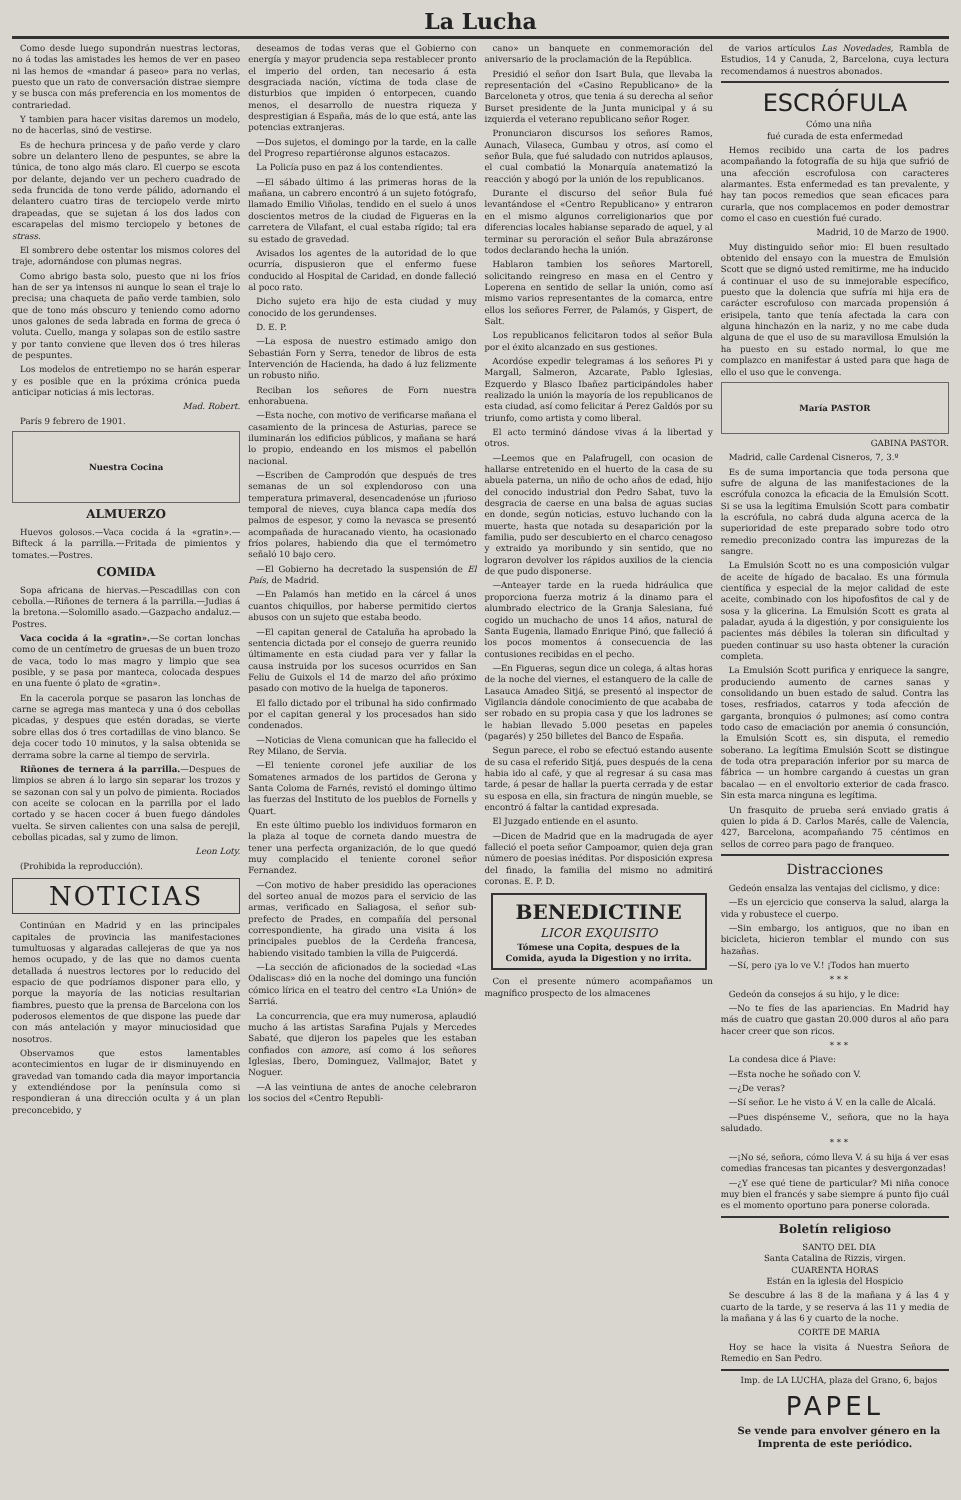La Lucha
Como desde luego supondrán nuestras lectoras, no á todas las amistades les hemos de ver en paseo ni las hemos de «mandar á paseo» para no verlas, puesto que un rato de conversación distrae siempre y se busca con más preferencia en los momentos de contrariedad.
Y tambien para hacer visitas daremos un modelo, no de hacerlas, sinó de vestirse.
Es de hechura princesa y de paño verde y claro sobre un delantero lleno de pespuntes, se abre la túnica, de tono algo más claro. El cuerpo se escota por delante, dejando ver un pechero cuadrado de seda fruncida de tono verde pálido, adornando el delantero cuatro tiras de terciopelo verde mirto drapeadas, que se sujetan á los dos lados con escarapelas del mismo terciopelo y betones de strass.
El sombrero debe ostentar los mismos colores del traje, adornándose con plumas negras.
Como abrigo basta solo, puesto que ni los fríos han de ser ya intensos ni aunque lo sean el traje lo precisa; una chaqueta de paño verde tambien, solo que de tono más obscuro y teniendo como adorno unos galones de seda labrada en forma de greca ó voluta. Cuello, manga y solapas son de estilo sastre y por tanto conviene que lleven dos ó tres hileras de pespuntes.
Los modelos de entretiempo no se harán esperar y es posible que en la próxima crónica pueda anticipar noticias á mis lectoras.
Mad. Robert.
París 9 febrero de 1901.
Nuestra Cocina
ALMUERZO
Huevos golosos.—Vaca cocida á la «gratin».—Bifteck á la parrilla.—Fritada de pimientos y tomates.—Postres.
COMIDA
Sopa africana de hiervas.—Pescadillas con con cebolla.—Riñones de ternera á la parrilla.—Judias á la bretona.—Solomillo asado.—Gazpacho andaluz.—Postres.
Vaca cocida á la «gratin».—Se cortan lonchas como de un centímetro de gruesas de un buen trozo de vaca, todo lo mas magro y limpio que sea posible, y se pasa por manteca, colocada despues en una fuente ó plato de «gratin».
En la cacerola porque se pasaron las lonchas de carne se agrega mas manteca y una ó dos cebollas picadas, y despues que estén doradas, se vierte sobre ellas dos ó tres cortadillas de vino blanco. Se deja cocer todo 10 minutos, y la salsa obtenida se derrama sobre la carne al tiempo de servirla.
Riñones de ternera á la parrilla.—Despues de limpios se abren á lo largo sin separar los trozos y se sazonan con sal y un polvo de pimienta. Rociados con aceite se colocan en la parrilla por el lado cortado y se hacen cocer á buen fuego dándoles vuelta. Se sirven calientes con una salsa de perejil, cebollas picadas, sal y zumo de limon.
Leon Loty.
(Prohibida la reproducción).
NOTICIAS
Continúan en Madrid y en las principales capitales de provincia las manifestaciones tumultuosas y algaradas callejeras de que ya nos hemos ocupado, y de las que no damos cuenta detallada á nuestros lectores por lo reducido del espacio de que podríamos disponer para ello, y porque la mayoría de las noticias resultarian fiambres, puesto que la prensa de Barcelona con los poderosos elementos de que dispone las puede dar con más antelación y mayor minuciosidad que nosotros.
Observamos que estos lamentables acontecimientos en lugar de ir disminuyendo en gravedad van tomando cada dia mayor importancia y extendiéndose por la península como si respondieran á una dirección oculta y á un plan preconcebido, y
deseamos de todas veras que el Gobierno con energía y mayor prudencia sepa restablecer pronto el imperio del orden, tan necesario á esta desgraciada nación, víctima de toda clase de disturbios que impiden ó entorpecen, cuando menos, el desarrollo de nuestra riqueza y desprestigian á España, más de lo que está, ante las potencias extranjeras.
—Dos sujetos, el domingo por la tarde, en la calle del Progreso repartiéronse algunos estacazos.
La Policía puso en paz á los contendientes.
—El sábado último á las primeras horas de la mañana, un cabrero encontró á un sujeto fotógrafo, llamado Emilio Viñolas, tendido en el suelo á unos doscientos metros de la ciudad de Figueras en la carretera de Vilafant, el cual estaba rígido; tal era su estado de gravedad.
Avisados los agentes de la autoridad de lo que ocurría, dispusieron que el enfermo fuese conducido al Hospital de Caridad, en donde falleció al poco rato.
Dicho sujeto era hijo de esta ciudad y muy conocido de los gerundenses.
D. E. P.
—La esposa de nuestro estimado amigo don Sebastián Forn y Serra, tenedor de libros de esta Intervención de Hacienda, ha dado á luz felizmente un robusto niño.
Reciban los señores de Forn nuestra enhorabuena.
—Esta noche, con motivo de verificarse mañana el casamiento de la princesa de Asturias, parece se iluminarán los edificios públicos, y mañana se hará lo propio, endeando en los mismos el pabellón nacional.
—Escriben de Camprodón que después de tres semanas de un sol explendoroso con una temperatura primaveral, desencadenóse un ¡furioso temporal de nieves, cuya blanca capa medía dos palmos de espesor, y como la nevasca se presentó acompañada de huracanado viento, ha ocasionado fríos polares, habiendo dia que el termómetro señaló 10 bajo cero.
—El Gobierno ha decretado la suspensión de El País, de Madrid.
—En Palamós han metido en la cárcel á unos cuantos chiquillos, por haberse permitido ciertos abusos con un sujeto que estaba beodo.
—El capitan general de Cataluña ha aprobado la sentencia dictada por el consejo de guerra reunido últimamente en esta ciudad para ver y fallar la causa instruida por los sucesos ocurridos en San Feliu de Guixols el 14 de marzo del año próximo pasado con motivo de la huelga de taponeros.
El fallo dictado por el tribunal ha sido confirmado por el capitan general y los procesados han sido condenados.
—Noticias de Viena comunican que ha fallecido el Rey Milano, de Servia.
—El teniente coronel jefe auxiliar de los Somatenes armados de los partidos de Gerona y Santa Coloma de Farnés, revistó el domingo último las fuerzas del Instituto de los pueblos de Fornells y Quart.
En este último pueblo los individuos formaron en la plaza al toque de corneta dando muestra de tener una perfecta organización, de lo que quedó muy complacido el teniente coronel señor Fernandez.
—Con motivo de haber presidido las operaciones del sorteo anual de mozos para el servicio de las armas, verificado en Saliagosa, el señor sub-prefecto de Prades, en compañía del personal correspondiente, ha girado una visita á los principales pueblos de la Cerdeña francesa, habiendo visitado tambien la villa de Puigcerdá.
—La sección de aficionados de la sociedad «Las Odaliscas» dió en la noche del domingo una función cómico lírica en el teatro del centro «La Unión» de Sarriá.
La concurrencia, que era muy numerosa, aplaudió mucho á las artistas Sarafina Pujals y Mercedes Sabaté, que dijeron los papeles que les estaban confiados con amore, así como á los señores Iglesias, Ibero, Dominguez, Vallmajor, Batet y Noguer.
—A las veintiuna de antes de anoche celebraron los socios del «Centro Republi-
cano» un banquete en conmemoración del aniversario de la proclamación de la República.
Presidió el señor don Isart Bula, que llevaba la representación del «Casino Republicano» de la Barceloneta y otros, que tenia á su derecha al señor Burset presidente de la Junta municipal y á su izquierda el veterano republicano señor Roger.
Pronunciaron discursos los señores Ramos, Aunach, Vilaseca, Gumbau y otros, así como el señor Bula, que fué saludado con nutridos aplausos, el cual combatió la Monarquía anatematizó la reacción y abogó por la unión de los republicanos.
Durante el discurso del señor Bula fué levantándose el «Centro Republicano» y entraron en el mismo algunos correligionarios que por diferencias locales habianse separado de aquel, y al terminar su peroración el señor Bula abrazáronse todos declarando hecha la unión.
Hablaron tambien los señores Martorell, solicitando reingreso en masa en el Centro y Loperena en sentido de sellar la unión, como así mismo varios representantes de la comarca, entre ellos los señores Ferrer, de Palamós, y Gispert, de Salt.
Los republicanos felicitaron todos al señor Bula por el éxito alcanzado en sus gestiones.
Acordóse expedir telegramas á los señores Pi y Margall, Salmeron, Azcarate, Pablo Iglesias, Ezquerdo y Blasco Ibañez participándoles haber realizado la unión la mayoría de los republicanos de esta ciudad, así como felicitar á Perez Galdós por su triunfo, como artista y como liberal.
El acto terminó dándose vivas á la libertad y otros.
—Leemos que en Palafrugell, con ocasion de hallarse entretenido en el huerto de la casa de su abuela paterna, un niño de ocho años de edad, hijo del conocido industrial don Pedro Sabat, tuvo la desgracia de caerse en una balsa de aguas sucias en donde, según noticias, estuvo luchando con la muerte, hasta que notada su desaparición por la familia, pudo ser descubierto en el charco cenagoso y extraido ya moribundo y sin sentido, que no lograron devolver los rápidos auxilios de la ciencia de que pudo disponerse.
—Anteayer tarde en la rueda hidráulica que proporciona fuerza motriz á la dinamo para el alumbrado electrico de la Granja Salesiana, fué cogido un muchacho de unos 14 años, natural de Santa Eugenia, llamado Enrique Pinó, que falleció á los pocos momentos á consecuencia de las contusiones recibidas en el pecho.
—En Figueras, segun dice un colega, á altas horas de la noche del viernes, el estanquero de la calle de Lasauca Amadeo Sitjá, se presentó al inspector de Vigilancia dándole conocimiento de que acababa de ser robado en su propia casa y que los ladrones se le habian llevado 5.000 pesetas en papeles (pagarés) y 250 billetes del Banco de España.
Segun parece, el robo se efectuó estando ausente de su casa el referido Sitjá, pues después de la cena habia ido al café, y que al regresar á su casa mas tarde, á pesar de hallar la puerta cerrada y de estar su esposa en ella, sin fractura de ningún mueble, se encontró á faltar la cantidad expresada.
El Juzgado entiende en el asunto.
—Dicen de Madrid que en la madrugada de ayer falleció el poeta señor Campoamor, quien deja gran número de poesias inéditas. Por disposición expresa del finado, la familia del mismo no admitirá coronas. E. P. D.
BENEDICTINE
LICOR EXQUISITO
Tómese una Copita, despues de la Comida, ayuda la Digestion y no irrita.
Con el presente número acompañamos un magnífico prospecto de los almacenes
de varios artículos Las Novedades, Rambla de Estudios, 14 y Canuda, 2, Barcelona, cuya lectura recomendamos á nuestros abonados.
ESCRÓFULA
Cómo una niña
fué curada de esta enfermedad
Hemos recibido una carta de los padres acompañando la fotografía de su hija que sufrió de una afección escrofulosa con caracteres alarmantes. Esta enfermedad es tan prevalente, y hay tan pocos remedios que sean eficaces para curarla, que nos complacemos en poder demostrar como el caso en cuestión fué curado.
Madrid, 10 de Marzo de 1900.
Muy distinguido señor mio: El buen resultado obtenido del ensayo con la muestra de Emulsión Scott que se dignó usted remitirme, me ha inducido á continuar el uso de su inmejorable específico, puesto que la dolencia que sufría mi hija era de carácter escrofuloso con marcada propensión á erisipela, tanto que tenía afectada la cara con alguna hinchazón en la nariz, y no me cabe duda alguna de que el uso de su maravillosa Emulsión la ha puesto en su estado normal, lo que me complazco en manifestar á usted para que haga de ello el uso que le convenga.
María PASTOR
GABINA PASTOR.
Madrid, calle Cardenal Cisneros, 7, 3.º
Es de suma importancia que toda persona que sufre de alguna de las manifestaciones de la escrófula conozca la eficacia de la Emulsión Scott. Si se usa la legítima Emulsión Scott para combatir la escrófula, no cabrá duda alguna acerca de la superioridad de este preparado sobre todo otro remedio preconizado contra las impurezas de la sangre.
La Emulsión Scott no es una composición vulgar de aceite de hígado de bacalao. Es una fórmula científica y especial de la mejor calidad de este aceite, combinado con los hipofosfitos de cal y de sosa y la glicerina. La Emulsión Scott es grata al paladar, ayuda á la digestión, y por consiguiente los pacientes más débiles la toleran sin dificultad y pueden continuar su uso hasta obtener la curación completa.
La Emulsión Scott purifica y enriquece la sangre, produciendo aumento de carnes sanas y consolidando un buen estado de salud. Contra las toses, resfriados, catarros y toda afección de garganta, bronquios ó pulmones; así como contra todo caso de emaciación por anemia ó consunción, la Emulsión Scott es, sin disputa, el remedio soberano. La legítima Emulsión Scott se distingue de toda otra preparación inferior por su marca de fábrica — un hombre cargando á cuestas un gran bacalao — en el envoltorio exterior de cada frasco. Sin esta marca ninguna es legítima.
Un frasquito de prueba será enviado gratis á quien lo pida á D. Carlos Marés, calle de Valencia, 427, Barcelona, acompañando 75 céntimos en sellos de correo para pago de franqueo.
Distracciones
Gedeón ensalza las ventajas del ciclismo, y dice:
—Es un ejercicio que conserva la salud, alarga la vida y robustece el cuerpo.
—Sin embargo, los antiguos, que no iban en bicicleta, hicieron temblar el mundo con sus hazañas.
—Sí, pero ¡ya lo ve V.! ¡Todos han muerto
* * *
Gedeón da consejos á su hijo, y le dice:
—No te fíes de las apariencias. En Madrid hay más de cuatro que gastan 20.000 duros al año para hacer creer que son ricos.
* * *
La condesa dice á Piave:
—Esta noche he soñado con V.
—¿De veras?
—Sí señor. Le he visto á V. en la calle de Alcalá.
—Pues dispénseme V., señora, que no la haya saludado.
* * *
—¡No sé, señora, cómo lleva V. á su hija á ver esas comedias francesas tan picantes y desvergonzadas!
—¿Y ese qué tiene de particular? Mi niña conoce muy bien el francés y sabe siempre á punto fijo cuál es el momento oportuno para ponerse colorada.
Boletín religioso
SANTO DEL DIA
Santa Catalina de Rizzis, virgen.
CUARENTA HORAS
Están en la iglesia del Hospicio
Se descubre á las 8 de la mañana y á las 4 y cuarto de la tarde, y se reserva á las 11 y media de la mañana y á las 6 y cuarto de la noche.
CORTE DE MARIA
Hoy se hace la visita á Nuestra Señora de Remedio en San Pedro.
Imp. de LA LUCHA, plaza del Grano, 6, bajos
PAPEL
Se vende para envolver género en la Imprenta de este periódico.